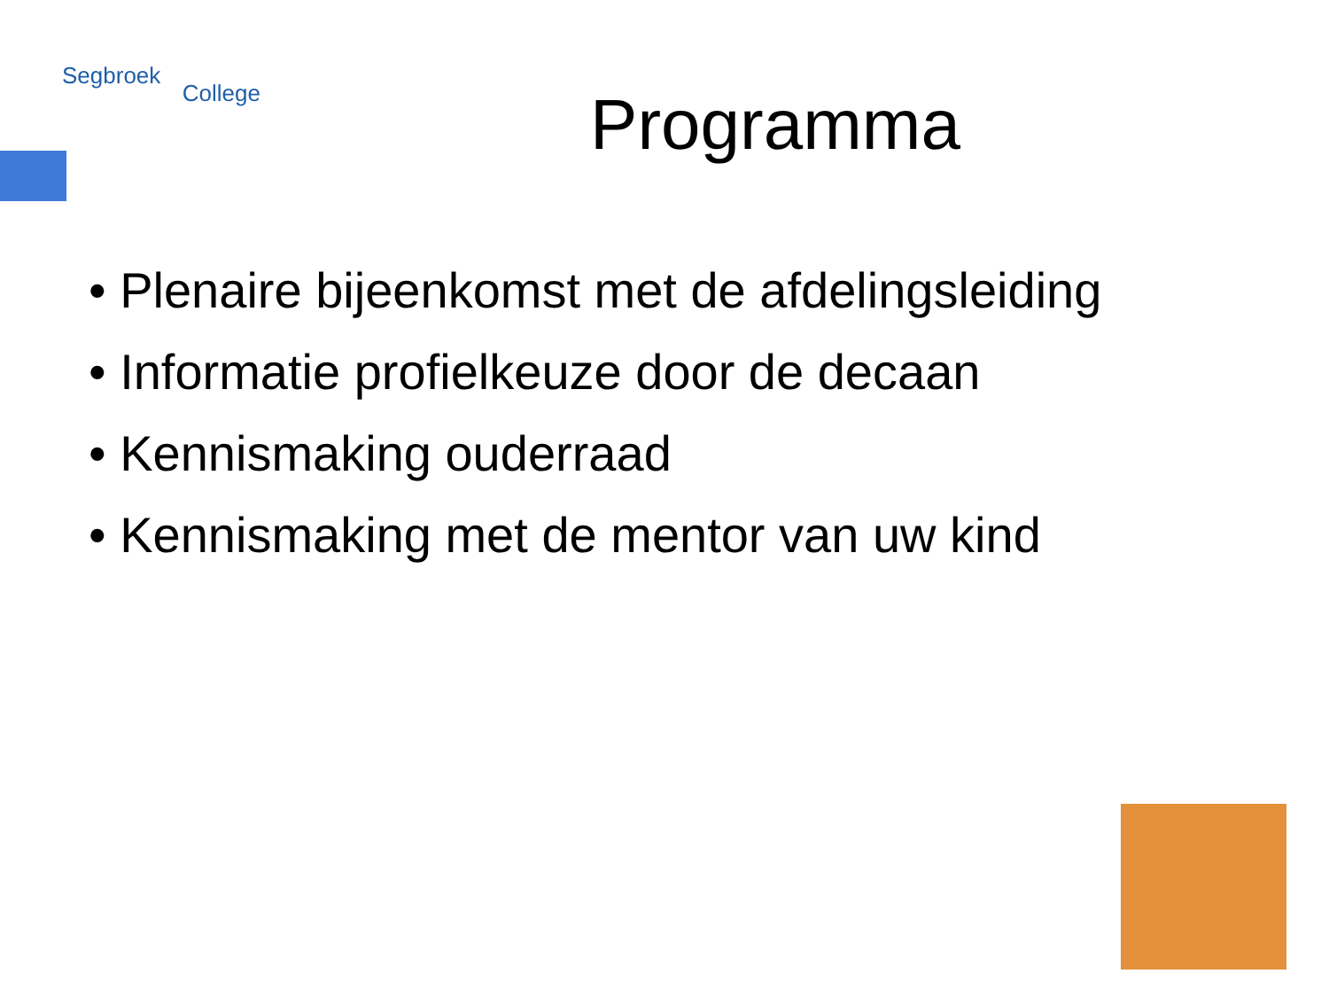Segbroek College
Programma
• Plenaire bijeenkomst met de afdelingsleiding
• Informatie profielkeuze door de decaan
• Kennismaking ouderraad
• Kennismaking met de mentor van uw kind